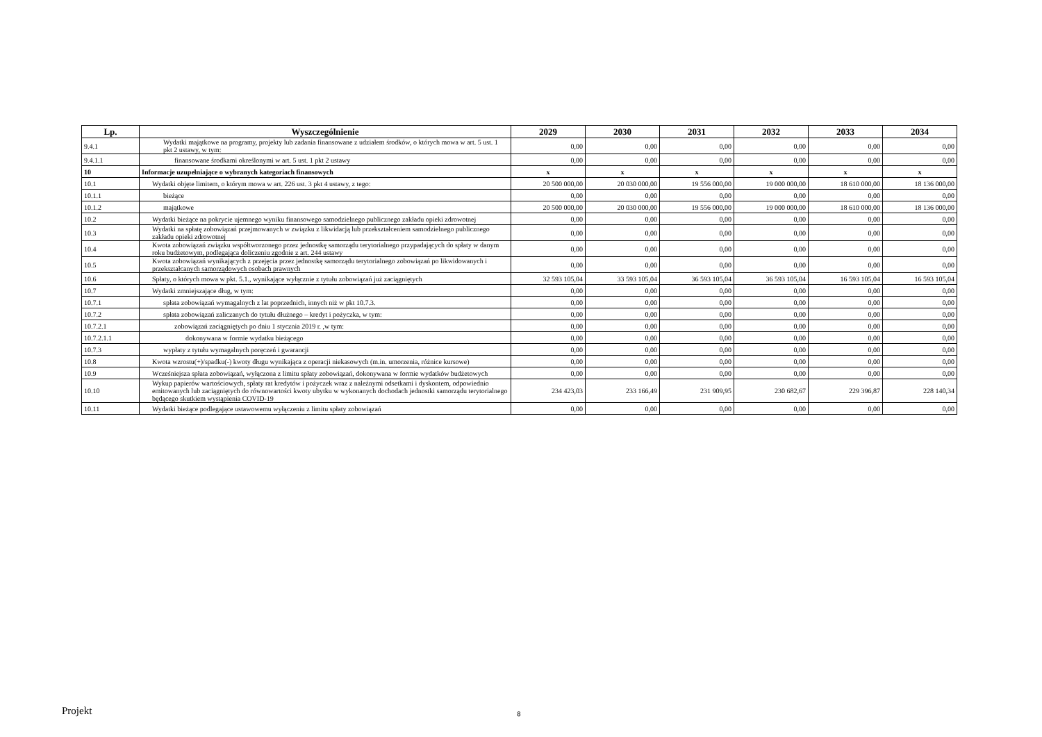| Lp. | Wyszczególnienie | 2029 | 2030 | 2031 | 2032 | 2033 | 2034 |
| --- | --- | --- | --- | --- | --- | --- | --- |
| 9.4.1 | Wydatki majątkowe na programy, projekty lub zadania finansowane z udziałem środków, o których mowa w art. 5 ust. 1 pkt 2 ustawy, w tym: | 0,00 | 0,00 | 0,00 | 0,00 | 0,00 | 0,00 |
| 9.4.1.1 | finansowane środkami określonymi w art. 5 ust. 1 pkt 2 ustawy | 0,00 | 0,00 | 0,00 | 0,00 | 0,00 | 0,00 |
| 10 | Informacje uzupełniające o wybranych kategoriach finansowych | x | x | x | x | x | x |
| 10.1 | Wydatki objęte limitem, o którym mowa w art. 226 ust. 3 pkt 4 ustawy, z tego: | 20 500 000,00 | 20 030 000,00 | 19 556 000,00 | 19 000 000,00 | 18 610 000,00 | 18 136 000,00 |
| 10.1.1 | bieżące | 0,00 | 0,00 | 0,00 | 0,00 | 0,00 | 0,00 |
| 10.1.2 | majątkowe | 20 500 000,00 | 20 030 000,00 | 19 556 000,00 | 19 000 000,00 | 18 610 000,00 | 18 136 000,00 |
| 10.2 | Wydatki bieżące na pokrycie ujemnego wyniku finansowego samodzielnego publicznego zakładu opieki zdrowotnej | 0,00 | 0,00 | 0,00 | 0,00 | 0,00 | 0,00 |
| 10.3 | Wydatki na spłatę zobowiązań przejmowanych w związku z likwidacją lub przekształceniem samodzielnego publicznego zakładu opieki zdrowotnej | 0,00 | 0,00 | 0,00 | 0,00 | 0,00 | 0,00 |
| 10.4 | Kwota zobowiązań związku współtworzonego przez jednostkę samorządu terytorialnego przypadających do spłaty w danym roku budżetowym, podlegająca doliczeniu zgodnie z art. 244 ustawy | 0,00 | 0,00 | 0,00 | 0,00 | 0,00 | 0,00 |
| 10.5 | Kwota zobowiązań wynikających z przejęcia przez jednostkę samorządu terytorialnego zobowiązań po likwidowanych i przekształcanych samorządowych osobach prawnych | 0,00 | 0,00 | 0,00 | 0,00 | 0,00 | 0,00 |
| 10.6 | Spłaty, o których mowa w pkt. 5.1., wynikające wyłącznie z tytułu zobowiązań już zaciągniętych | 32 593 105,04 | 33 593 105,04 | 36 593 105,04 | 36 593 105,04 | 16 593 105,04 | 16 593 105,04 |
| 10.7 | Wydatki zmniejszające dług, w tym: | 0,00 | 0,00 | 0,00 | 0,00 | 0,00 | 0,00 |
| 10.7.1 | spłata zobowiązań wymagalnych z lat poprzednich, innych niż w pkt 10.7.3. | 0,00 | 0,00 | 0,00 | 0,00 | 0,00 | 0,00 |
| 10.7.2 | spłata zobowiązań zaliczanych do tytułu dłużnego – kredyt i pożyczka, w tym: | 0,00 | 0,00 | 0,00 | 0,00 | 0,00 | 0,00 |
| 10.7.2.1 | zobowiązań zaciągniętych po dniu 1 stycznia 2019 r. ,w tym: | 0,00 | 0,00 | 0,00 | 0,00 | 0,00 | 0,00 |
| 10.7.2.1.1 | dokonywana w formie wydatku bieżącego | 0,00 | 0,00 | 0,00 | 0,00 | 0,00 | 0,00 |
| 10.7.3 | wypłaty z tytułu wymagalnych poręczeń i gwarancji | 0,00 | 0,00 | 0,00 | 0,00 | 0,00 | 0,00 |
| 10.8 | Kwota wzrostu(+)/spadku(-) kwoty długu wynikająca z operacji niekasowych (m.in. umorzenia, różnice kursowe) | 0,00 | 0,00 | 0,00 | 0,00 | 0,00 | 0,00 |
| 10.9 | Wcześniejsza spłata zobowiązań, wyłączona z limitu spłaty zobowiązań, dokonywana w formie wydatków budżetowych | 0,00 | 0,00 | 0,00 | 0,00 | 0,00 | 0,00 |
| 10.10 | Wykup papierów wartościowych, spłaty rat kredytów i pożyczek wraz z należnymi odsetkami i dyskontem, odpowiednio emitowanych lub zaciągniętych do równowartości kwoty ubytku w wykonanych dochodach jednostki samorządu terytorialnego będącego skutkiem wystąpienia COVID-19 | 234 423,03 | 233 166,49 | 231 909,95 | 230 682,67 | 229 396,87 | 228 140,34 |
| 10.11 | Wydatki bieżące podlegające ustawowemu wyłączeniu z limitu spłaty zobowiązań | 0,00 | 0,00 | 0,00 | 0,00 | 0,00 | 0,00 |
Projekt 8